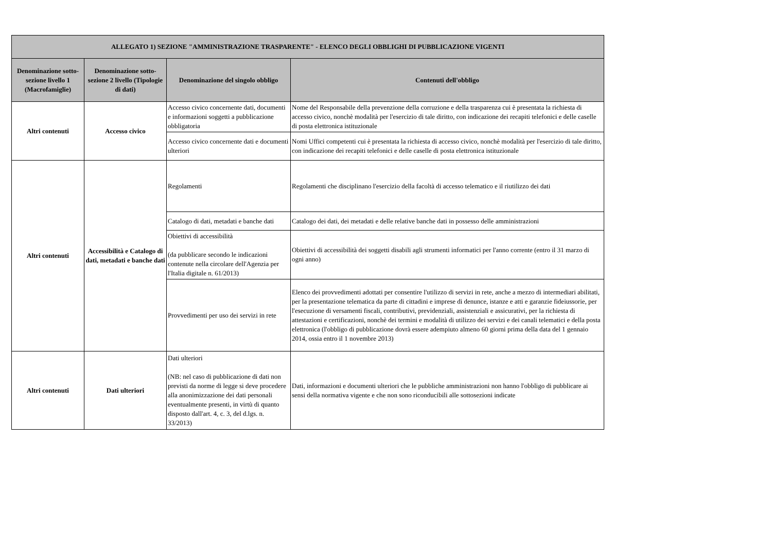| ALLEGATO 1) SEZIONE "AMMINISTRAZIONE TRASPARENTE" - ELENCO DEGLI OBBLIGHI DI PUBBLICAZIONE VIGENTI | | | |
| --- | --- | --- | --- |
| Denominazione sotto-sezione livello 1 (Macrofamiglie) | Denominazione sotto-sezione 2 livello (Tipologie di dati) | Denominazione del singolo obbligo | Contenuti dell'obbligo |
| Altri contenuti | Accesso civico | Accesso civico concernente dati, documenti e informazioni soggetti a pubblicazione obbligatoria | Nome del Responsabile della prevenzione della corruzione e della trasparenza cui è presentata la richiesta di accesso civico, nonchè modalità per l'esercizio di tale diritto, con indicazione dei recapiti telefonici e delle caselle di posta elettronica istituzionale |
| | | Accesso civico concernente dati e documenti ulteriori | Nomi Uffici competenti cui è presentata la richiesta di accesso civico, nonchè modalità per l'esercizio di tale diritto, con indicazione dei recapiti telefonici e delle caselle di posta elettronica istituzionale |
| Altri contenuti | Accessibilità e Catalogo di dati, metadati e banche dati | Regolamenti | Regolamenti che disciplinano l'esercizio della facoltà di accesso telematico e il riutilizzo dei dati |
| | | Catalogo di dati, metadati e banche dati | Catalogo dei dati, dei metadati e delle relative banche dati in possesso delle amministrazioni |
| | | Obiettivi di accessibilità (da pubblicare secondo le indicazioni contenute nella circolare dell'Agenzia per l'Italia digitale n. 61/2013) | Obiettivi di accessibilità dei soggetti disabili agli strumenti informatici per l'anno corrente (entro il 31 marzo di ogni anno) |
| | | Provvedimenti per uso dei servizi in rete | Elenco dei provvedimenti adottati per consentire l'utilizzo di servizi in rete, anche a mezzo di intermediari abilitati, per la presentazione telematica da parte di cittadini e imprese di denunce, istanze e atti e garanzie fideiussorie, per l'esecuzione di versamenti fiscali, contributivi, previdenziali, assistenziali e assicurativi, per la richiesta di attestazioni e certificazioni, nonchè dei termini e modalità di utilizzo dei servizi e dei canali telematici e della posta elettronica (l'obbligo di pubblicazione dovrà essere adempiuto almeno 60 giorni prima della data del 1 gennaio 2014, ossia entro il 1 novembre 2013) |
| Altri contenuti | Dati ulteriori | Dati ulteriori (NB: nel caso di pubblicazione di dati non previsti da norme di legge si deve procedere alla anonimizzazione dei dati personali eventualmente presenti, in virtù di quanto disposto dall'art. 4, c. 3, del d.lgs. n. 33/2013) | Dati, informazioni e documenti ulteriori che le pubbliche amministrazioni non hanno l'obbligo di pubblicare ai sensi della normativa vigente e che non sono riconducibili alle sottosezioni indicate |